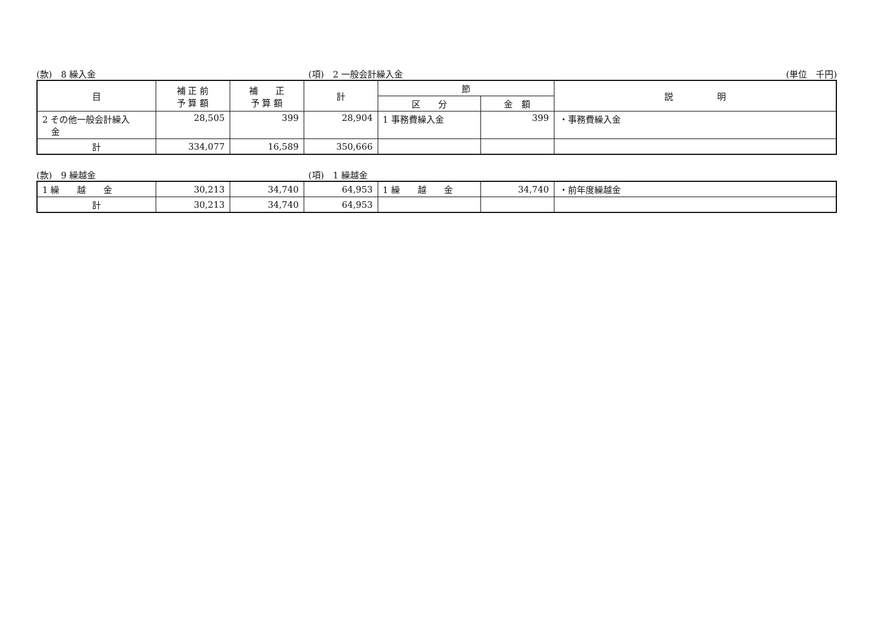(款)　8 繰入金 (項)　2 一般会計繰入金 (単位　千円)
| 目 | 補 正 前 予 算 額 | 補 正 予 算 額 | 計 | 節 | | 説 明 |
| --- | --- | --- | --- | --- | --- | --- |
| | | | | 区 分 | 金 額 | |
| 2 その他一般会計繰入 金 | 28,505 | 399 | 28,904 | 1 事務費繰入金 | 399 | ・事務費繰入金 |
| 計 | 334,077 | 16,589 | 350,666 | | | |
(款)　9 繰越金 (項)　1 繰越金
| 1 繰 越 金 | 30,213 | 34,740 | 64,953 | 1 繰 越 金 | 34,740 | ・前年度繰越金 |
| 計 | 30,213 | 34,740 | 64,953 | | | |